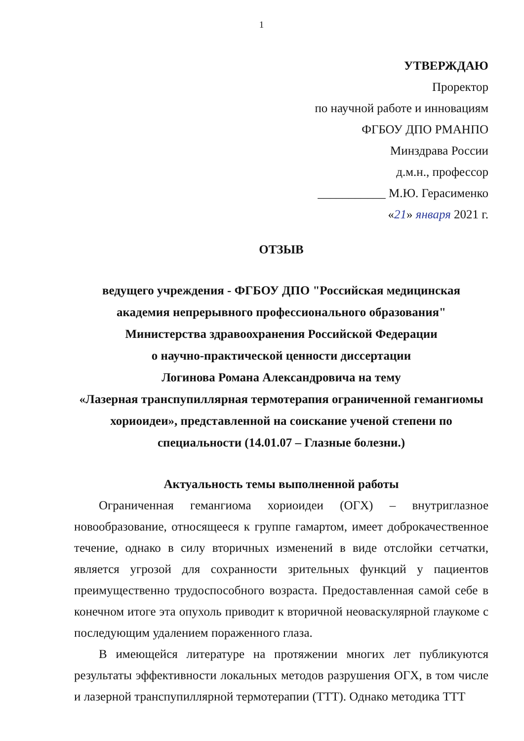1
УТВЕРЖДАЮ
Проректор
по научной работе и инновациям
ФГБОУ ДПО РМАНПО
Минздрава России
д.м.н., профессор
___________ М.Ю. Герасименко
«21» января 2021 г.
ОТЗЫВ
ведущего учреждения - ФГБОУ ДПО "Российская медицинская академия непрерывного профессионального образования"
Министерства здравоохранения Российской Федерации
о научно-практической ценности диссертации
Логинова Романа Александровича на тему
«Лазерная транспупиллярная термотерапия ограниченной гемангиомы хориоидеи», представленной на соискание ученой степени по специальности (14.01.07 – Глазные болезни.)
Актуальность темы выполненной работы
Ограниченная гемангиома хориоидеи (ОГХ) – внутриглазное новообразование, относящееся к группе гамартом, имеет доброкачественное течение, однако в силу вторичных изменений в виде отслойки сетчатки, является угрозой для сохранности зрительных функций у пациентов преимущественно трудоспособного возраста. Предоставленная самой себе в конечном итоге эта опухоль приводит к вторичной неоваскулярной глаукоме с последующим удалением пораженного глаза.
В имеющейся литературе на протяжении многих лет публикуются результаты эффективности локальных методов разрушения ОГХ, в том числе и лазерной транспупиллярной термотерапии (ТТТ). Однако методика ТТТ